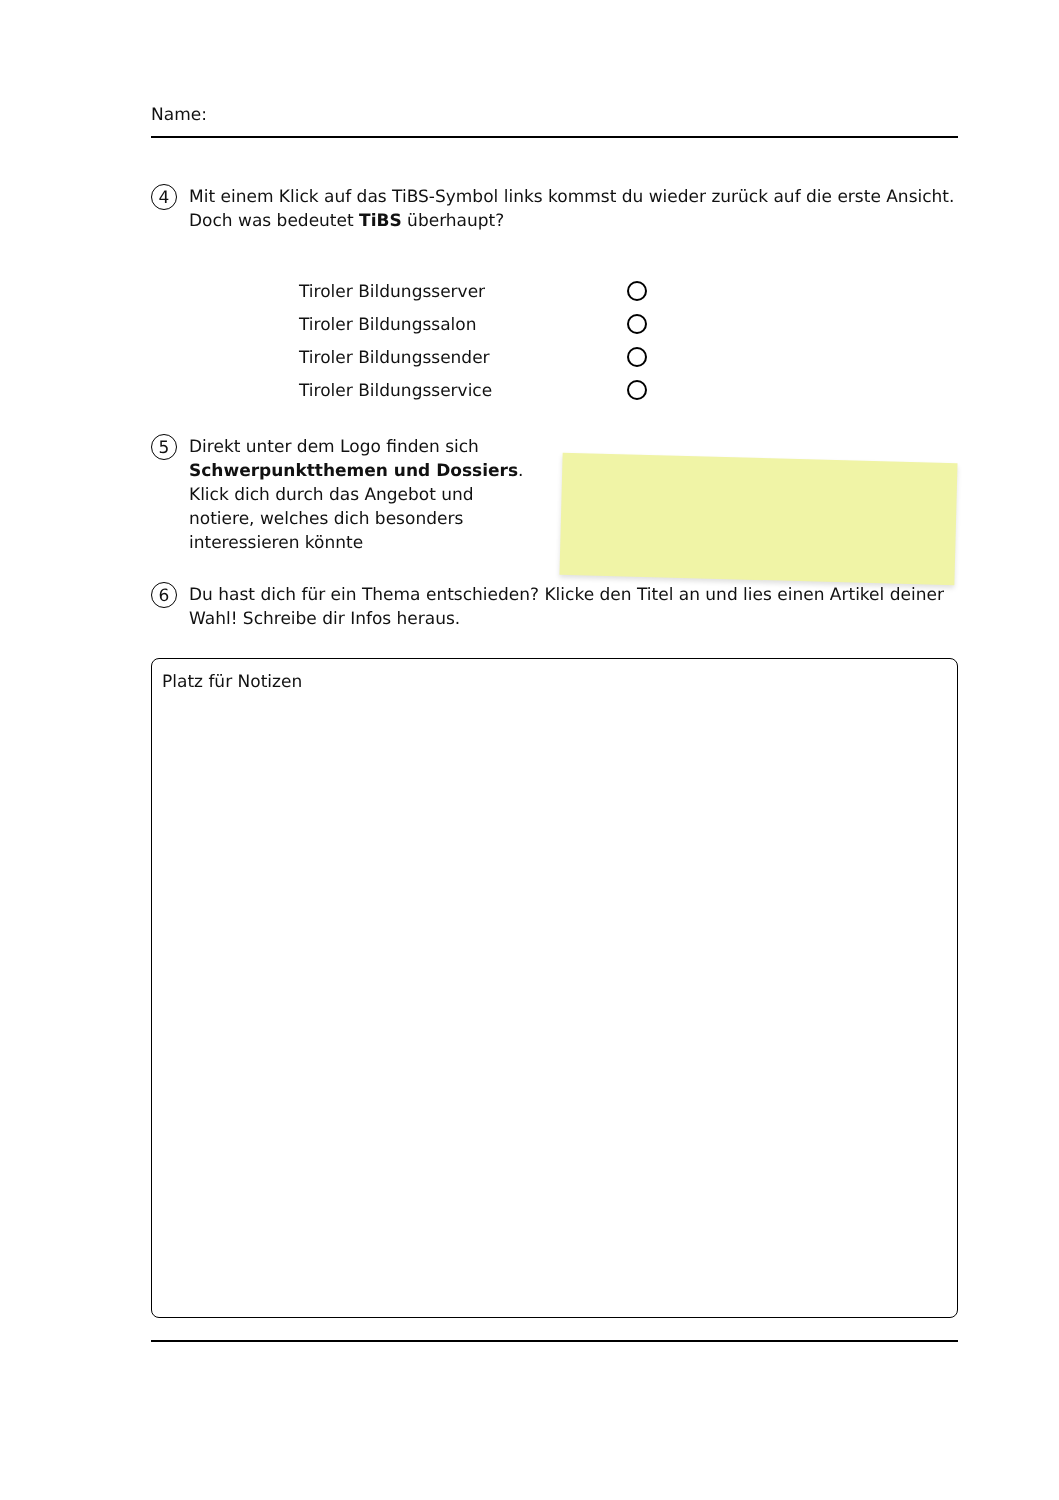Name:
4
Mit einem Klick auf das TiBS-Symbol links kommst du wieder zurück auf die erste Ansicht.
Doch was bedeutet TiBS überhaupt?
Tiroler Bildungsserver
Tiroler Bildungssalon
Tiroler Bildungssender
Tiroler Bildungsservice
5
Direkt unter dem Logo finden sich Schwerpunktthemen und Dossiers. Klick dich durch das Angebot und notiere, welches dich besonders interessieren könnte
6
Du hast dich für ein Thema entschieden? Klicke den Titel an und lies einen Artikel deiner Wahl! Schreibe dir Infos heraus.
Platz für Notizen